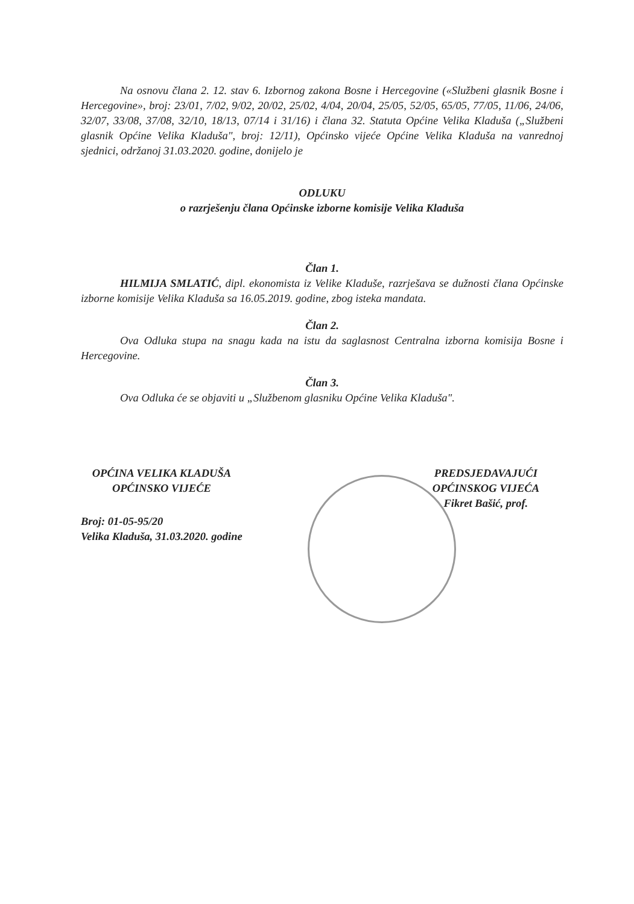Na osnovu člana 2. 12. stav 6. Izbornog zakona Bosne i Hercegovine («Službeni glasnik Bosne i Hercegovine», broj: 23/01, 7/02, 9/02, 20/02, 25/02, 4/04, 20/04, 25/05, 52/05, 65/05, 77/05, 11/06, 24/06, 32/07, 33/08, 37/08, 32/10, 18/13, 07/14 i 31/16) i člana 32. Statuta Općine Velika Kladuša („Službeni glasnik Općine Velika Kladuša", broj: 12/11), Općinsko vijeće Općine Velika Kladuša na vanrednoj sjednici, održanoj 31.03.2020. godine, donijelo je
ODLUKU
o razrješenju člana Općinske izborne komisije Velika Kladuša
Član 1.
HILMIJA SMLATIĆ, dipl. ekonomista iz Velike Kladuše, razrješava se dužnosti člana Općinske izborne komisije Velika Kladuša sa 16.05.2019. godine, zbog isteka mandata.
Član 2.
Ova Odluka stupa na snagu kada na istu da saglasnost Centralna izborna komisija Bosne i Hercegovine.
Član 3.
Ova Odluka će se objaviti u „Službenom glasniku Općine Velika Kladuša".
OPĆINA VELIKA KLADUŠA
OPĆINSKO VIJEĆE
Broj: 01-05-95/20
Velika Kladuša, 31.03.2020. godine
PREDSJEDAVAJUĆI
OPĆINSKOG VIJEĆA
Fikret Bašić, prof.